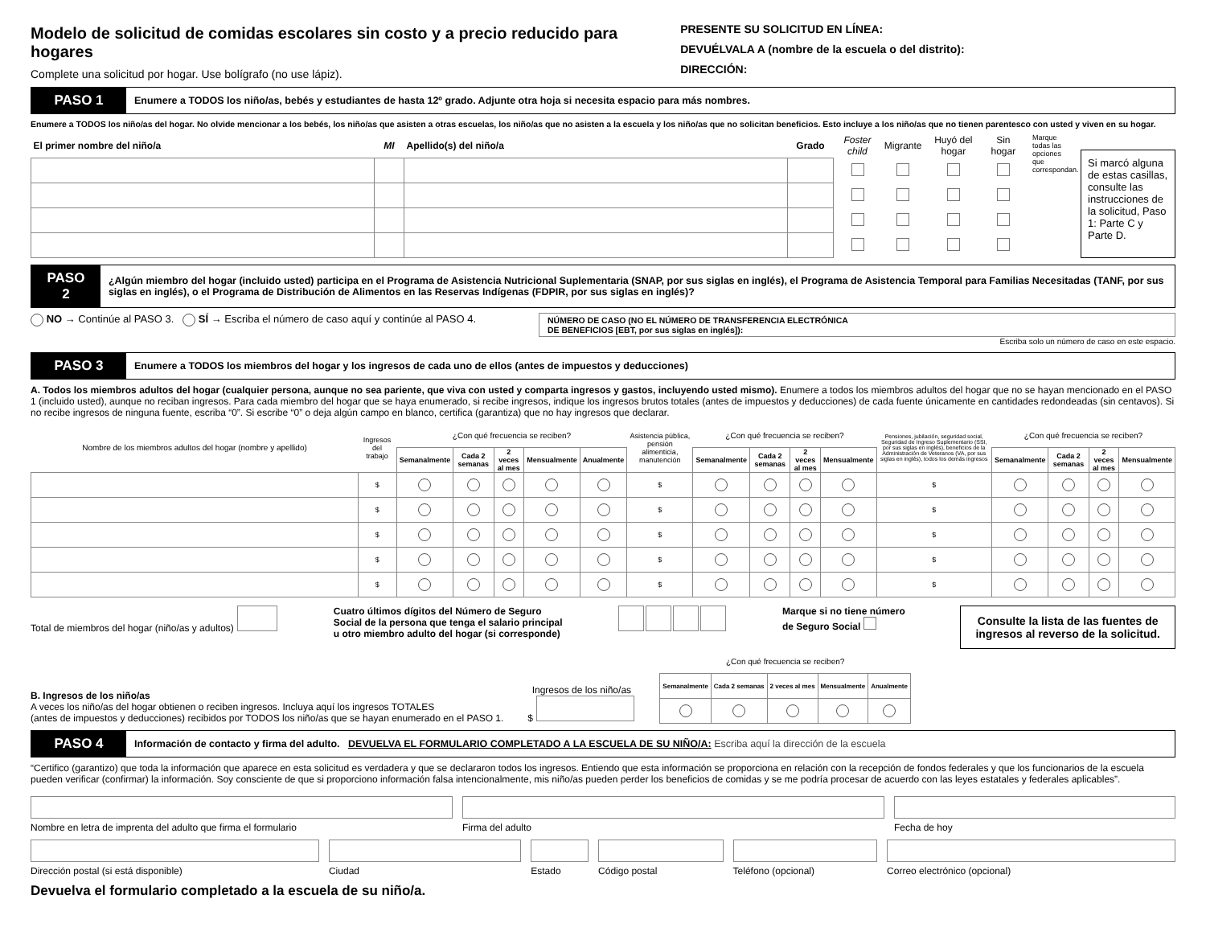Modelo de solicitud de comidas escolares sin costo y a precio reducido para hogares
Complete una solicitud por hogar. Use bolígrafo (no use lápiz).
PRESENTE SU SOLICITUD EN LÍNEA:
DEVUÉLVALA A (nombre de la escuela o del distrito):
DIRECCIÓN:
PASO 1
Enumere a TODOS los niño/as, bebés y estudiantes de hasta 12º grado. Adjunte otra hoja si necesita espacio para más nombres.
Enumere a TODOS los niño/as del hogar. No olvide mencionar a los bebés, los niño/as que asisten a otras escuelas, los niño/as que no asisten a la escuela y los niño/as que no solicitan beneficios. Esto incluye a los niño/as que no tienen parentesco con usted y viven en su hogar.
| El primer nombre del niño/a | MI | Apellido(s) del niño/a | Grado | Foster child | Migrante | Huyó del hogar | Sin hogar |
| --- | --- | --- | --- | --- | --- | --- | --- |
Marque todas las opciones que correspondan.
Si marcó alguna de estas casillas, consulte las instrucciones de la solicitud, Paso 1: Parte C y Parte D.
PASO 2
¿Algún miembro del hogar (incluido usted) participa en el Programa de Asistencia Nutricional Suplementaria (SNAP, por sus siglas en inglés), el Programa de Asistencia Temporal para Familias Necesitadas (TANF, por sus siglas en inglés), o el Programa de Distribución de Alimentos en las Reservas Indígenas (FDPIR, por sus siglas en inglés)?
NO → Continúe al PASO 3. SÍ → Escriba el número de caso aquí y continúe al PASO 4.
NÚMERO DE CASO (NO EL NÚMERO DE TRANSFERENCIA ELECTRÓNICA
DE BENEFICIOS [EBT, por sus siglas en inglés]):
Escriba solo un número de caso en este espacio.
PASO 3
Enumere a TODOS los miembros del hogar y los ingresos de cada uno de ellos (antes de impuestos y deducciones)
A. Todos los miembros adultos del hogar (cualquier persona, aunque no sea pariente, que viva con usted y comparta ingresos y gastos, incluyendo usted mismo). Enumere a todos los miembros adultos del hogar que no se hayan mencionado en el PASO 1 (incluido usted), aunque no reciban ingresos. Para cada miembro del hogar que se haya enumerado, si recibe ingresos, indique los ingresos brutos totales (antes de impuestos y deducciones) de cada fuente únicamente en cantidades redondeadas (sin centavos). Si no recibe ingresos de ninguna fuente, escriba “0”. Si escribe “0” o deja algún campo en blanco, certifica (garantiza) que no hay ingresos que declarar.
| Nombre de los miembros adultos del hogar (nombre y apellido) | Ingresos del trabajo | ¿Con qué frecuencia se reciben? | | | | | Asistencia pública, pensión alimenticia, manutención | ¿Con qué frecuencia se reciben? | | | | Pensiones, jubilación, seguridad social, Seguridad de Ingreso Suplementario (SSI, por sus siglas en inglés), beneficios de la Administración de Veteranos (VA, por sus siglas en inglés), todos los demás ingresos | ¿Con qué frecuencia se reciben? | | | |
| --- | --- | --- | --- | --- | --- | --- | --- | --- | --- | --- | --- | --- | --- | --- | --- | --- |
| | | Semanalmente | Cada 2 semanas | 2 veces al mes | Mensualmente | Anualmente | | Semanalmente | Cada 2 semanas | 2 veces al mes | Mensualmente | | Semanalmente | Cada 2 semanas | 2 veces al mes | Mensualmente |
| | $ | | | | | | $ | | | | | $ | | | | |
| | $ | | | | | | $ | | | | | $ | | | | |
| | $ | | | | | | $ | | | | | $ | | | | |
| | $ | | | | | | $ | | | | | $ | | | | |
| | $ | | | | | | $ | | | | | $ | | | | |
Total de miembros del hogar (niño/as y adultos)
Cuatro últimos dígitos del Número de Seguro
Social de la persona que tenga el salario principal
u otro miembro adulto del hogar (si corresponde)
Marque si no tiene número
de Seguro Social
Consulte la lista de las fuentes de
ingresos al reverso de la solicitud.
B. Ingresos de los niño/as
A veces los niño/as del hogar obtienen o reciben ingresos. Incluya aquí los ingresos TOTALES
(antes de impuestos y deducciones) recibidos por TODOS los niño/as que se hayan enumerado en el PASO 1.
Ingresos de los niño/as
$
| ¿Con qué frecuencia se reciben? | | | | |
| --- | --- | --- | --- | --- |
| Semanalmente | Cada 2 semanas | 2 veces al mes | Mensualmente | Anualmente |
PASO 4
Información de contacto y firma del adulto. DEVUELVA EL FORMULARIO COMPLETADO A LA ESCUELA DE SU NIÑO/A: Escriba aquí la dirección de la escuela
“Certifico (garantizo) que toda la información que aparece en esta solicitud es verdadera y que se declararon todos los ingresos. Entiendo que esta información se proporciona en relación con la recepción de fondos federales y que los funcionarios de la escuela pueden verificar (confirmar) la información. Soy consciente de que si proporciono información falsa intencionalmente, mis niño/as pueden perder los beneficios de comidas y se me podría procesar de acuerdo con las leyes estatales y federales aplicables”.
Nombre en letra de imprenta del adulto que firma el formulario
Firma del adulto Fecha de hoy
Dirección postal (si está disponible)
Ciudad Estado Código postal Teléfono (opcional) Correo electrónico (opcional)
Devuelva el formulario completado a la escuela de su niño/a.